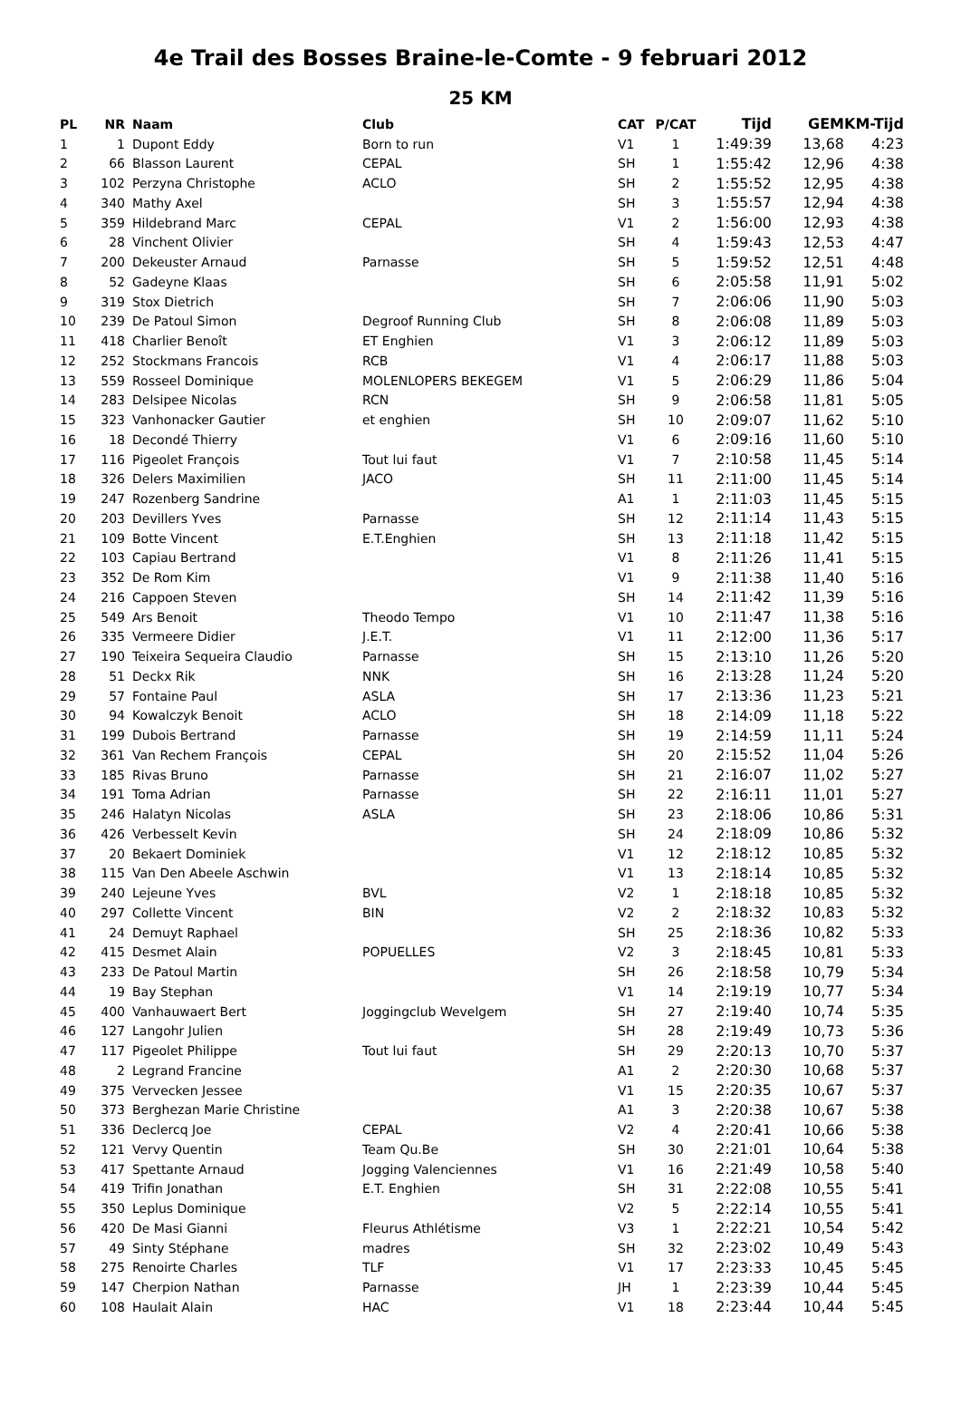4e Trail des Bosses Braine-le-Comte - 9 februari 2012
25 KM
| PL | NR | Naam | Club | CAT | P/CAT | Tijd | GEM | KM-Tijd |
| --- | --- | --- | --- | --- | --- | --- | --- | --- |
| 1 | 1 | Dupont Eddy | Born to run | V1 | 1 | 1:49:39 | 13,68 | 4:23 |
| 2 | 66 | Blasson Laurent | CEPAL | SH | 1 | 1:55:42 | 12,96 | 4:38 |
| 3 | 102 | Perzyna Christophe | ACLO | SH | 2 | 1:55:52 | 12,95 | 4:38 |
| 4 | 340 | Mathy Axel | | SH | 3 | 1:55:57 | 12,94 | 4:38 |
| 5 | 359 | Hildebrand Marc | CEPAL | V1 | 2 | 1:56:00 | 12,93 | 4:38 |
| 6 | 28 | Vinchent Olivier | | SH | 4 | 1:59:43 | 12,53 | 4:47 |
| 7 | 200 | Dekeuster Arnaud | Parnasse | SH | 5 | 1:59:52 | 12,51 | 4:48 |
| 8 | 52 | Gadeyne Klaas | | SH | 6 | 2:05:58 | 11,91 | 5:02 |
| 9 | 319 | Stox Dietrich | | SH | 7 | 2:06:06 | 11,90 | 5:03 |
| 10 | 239 | De Patoul Simon | Degroof Running Club | SH | 8 | 2:06:08 | 11,89 | 5:03 |
| 11 | 418 | Charlier Benoît | ET Enghien | V1 | 3 | 2:06:12 | 11,89 | 5:03 |
| 12 | 252 | Stockmans Francois | RCB | V1 | 4 | 2:06:17 | 11,88 | 5:03 |
| 13 | 559 | Rosseel Dominique | MOLENLOPERS BEKEGEM | V1 | 5 | 2:06:29 | 11,86 | 5:04 |
| 14 | 283 | Delsipee Nicolas | RCN | SH | 9 | 2:06:58 | 11,81 | 5:05 |
| 15 | 323 | Vanhonacker Gautier | et enghien | SH | 10 | 2:09:07 | 11,62 | 5:10 |
| 16 | 18 | Decondé Thierry | | V1 | 6 | 2:09:16 | 11,60 | 5:10 |
| 17 | 116 | Pigeolet François | Tout lui faut | V1 | 7 | 2:10:58 | 11,45 | 5:14 |
| 18 | 326 | Delers Maximilien | JACO | SH | 11 | 2:11:00 | 11,45 | 5:14 |
| 19 | 247 | Rozenberg Sandrine | | A1 | 1 | 2:11:03 | 11,45 | 5:15 |
| 20 | 203 | Devillers Yves | Parnasse | SH | 12 | 2:11:14 | 11,43 | 5:15 |
| 21 | 109 | Botte Vincent | E.T.Enghien | SH | 13 | 2:11:18 | 11,42 | 5:15 |
| 22 | 103 | Capiau Bertrand | | V1 | 8 | 2:11:26 | 11,41 | 5:15 |
| 23 | 352 | De Rom Kim | | V1 | 9 | 2:11:38 | 11,40 | 5:16 |
| 24 | 216 | Cappoen Steven | | SH | 14 | 2:11:42 | 11,39 | 5:16 |
| 25 | 549 | Ars Benoit | Theodo Tempo | V1 | 10 | 2:11:47 | 11,38 | 5:16 |
| 26 | 335 | Vermeere Didier | J.E.T. | V1 | 11 | 2:12:00 | 11,36 | 5:17 |
| 27 | 190 | Teixeira Sequeira Claudio | Parnasse | SH | 15 | 2:13:10 | 11,26 | 5:20 |
| 28 | 51 | Deckx Rik | NNK | SH | 16 | 2:13:28 | 11,24 | 5:20 |
| 29 | 57 | Fontaine Paul | ASLA | SH | 17 | 2:13:36 | 11,23 | 5:21 |
| 30 | 94 | Kowalczyk Benoit | ACLO | SH | 18 | 2:14:09 | 11,18 | 5:22 |
| 31 | 199 | Dubois Bertrand | Parnasse | SH | 19 | 2:14:59 | 11,11 | 5:24 |
| 32 | 361 | Van Rechem François | CEPAL | SH | 20 | 2:15:52 | 11,04 | 5:26 |
| 33 | 185 | Rivas Bruno | Parnasse | SH | 21 | 2:16:07 | 11,02 | 5:27 |
| 34 | 191 | Toma Adrian | Parnasse | SH | 22 | 2:16:11 | 11,01 | 5:27 |
| 35 | 246 | Halatyn Nicolas | ASLA | SH | 23 | 2:18:06 | 10,86 | 5:31 |
| 36 | 426 | Verbesselt Kevin | | SH | 24 | 2:18:09 | 10,86 | 5:32 |
| 37 | 20 | Bekaert Dominiek | | V1 | 12 | 2:18:12 | 10,85 | 5:32 |
| 38 | 115 | Van Den Abeele Aschwin | | V1 | 13 | 2:18:14 | 10,85 | 5:32 |
| 39 | 240 | Lejeune Yves | BVL | V2 | 1 | 2:18:18 | 10,85 | 5:32 |
| 40 | 297 | Collette Vincent | BIN | V2 | 2 | 2:18:32 | 10,83 | 5:32 |
| 41 | 24 | Demuyt Raphael | | SH | 25 | 2:18:36 | 10,82 | 5:33 |
| 42 | 415 | Desmet Alain | POPUELLES | V2 | 3 | 2:18:45 | 10,81 | 5:33 |
| 43 | 233 | De Patoul Martin | | SH | 26 | 2:18:58 | 10,79 | 5:34 |
| 44 | 19 | Bay Stephan | | V1 | 14 | 2:19:19 | 10,77 | 5:34 |
| 45 | 400 | Vanhauwaert Bert | Joggingclub Wevelgem | SH | 27 | 2:19:40 | 10,74 | 5:35 |
| 46 | 127 | Langohr Julien | | SH | 28 | 2:19:49 | 10,73 | 5:36 |
| 47 | 117 | Pigeolet Philippe | Tout lui faut | SH | 29 | 2:20:13 | 10,70 | 5:37 |
| 48 | 2 | Legrand Francine | | A1 | 2 | 2:20:30 | 10,68 | 5:37 |
| 49 | 375 | Vervecken Jessee | | V1 | 15 | 2:20:35 | 10,67 | 5:37 |
| 50 | 373 | Berghezan Marie Christine | | A1 | 3 | 2:20:38 | 10,67 | 5:38 |
| 51 | 336 | Declercq Joe | CEPAL | V2 | 4 | 2:20:41 | 10,66 | 5:38 |
| 52 | 121 | Vervy Quentin | Team Qu.Be | SH | 30 | 2:21:01 | 10,64 | 5:38 |
| 53 | 417 | Spettante Arnaud | Jogging Valenciennes | V1 | 16 | 2:21:49 | 10,58 | 5:40 |
| 54 | 419 | Trifin Jonathan | E.T. Enghien | SH | 31 | 2:22:08 | 10,55 | 5:41 |
| 55 | 350 | Leplus Dominique | | V2 | 5 | 2:22:14 | 10,55 | 5:41 |
| 56 | 420 | De Masi Gianni | Fleurus Athlétisme | V3 | 1 | 2:22:21 | 10,54 | 5:42 |
| 57 | 49 | Sinty Stéphane | madres | SH | 32 | 2:23:02 | 10,49 | 5:43 |
| 58 | 275 | Renoirte Charles | TLF | V1 | 17 | 2:23:33 | 10,45 | 5:45 |
| 59 | 147 | Cherpion Nathan | Parnasse | JH | 1 | 2:23:39 | 10,44 | 5:45 |
| 60 | 108 | Haulait Alain | HAC | V1 | 18 | 2:23:44 | 10,44 | 5:45 |